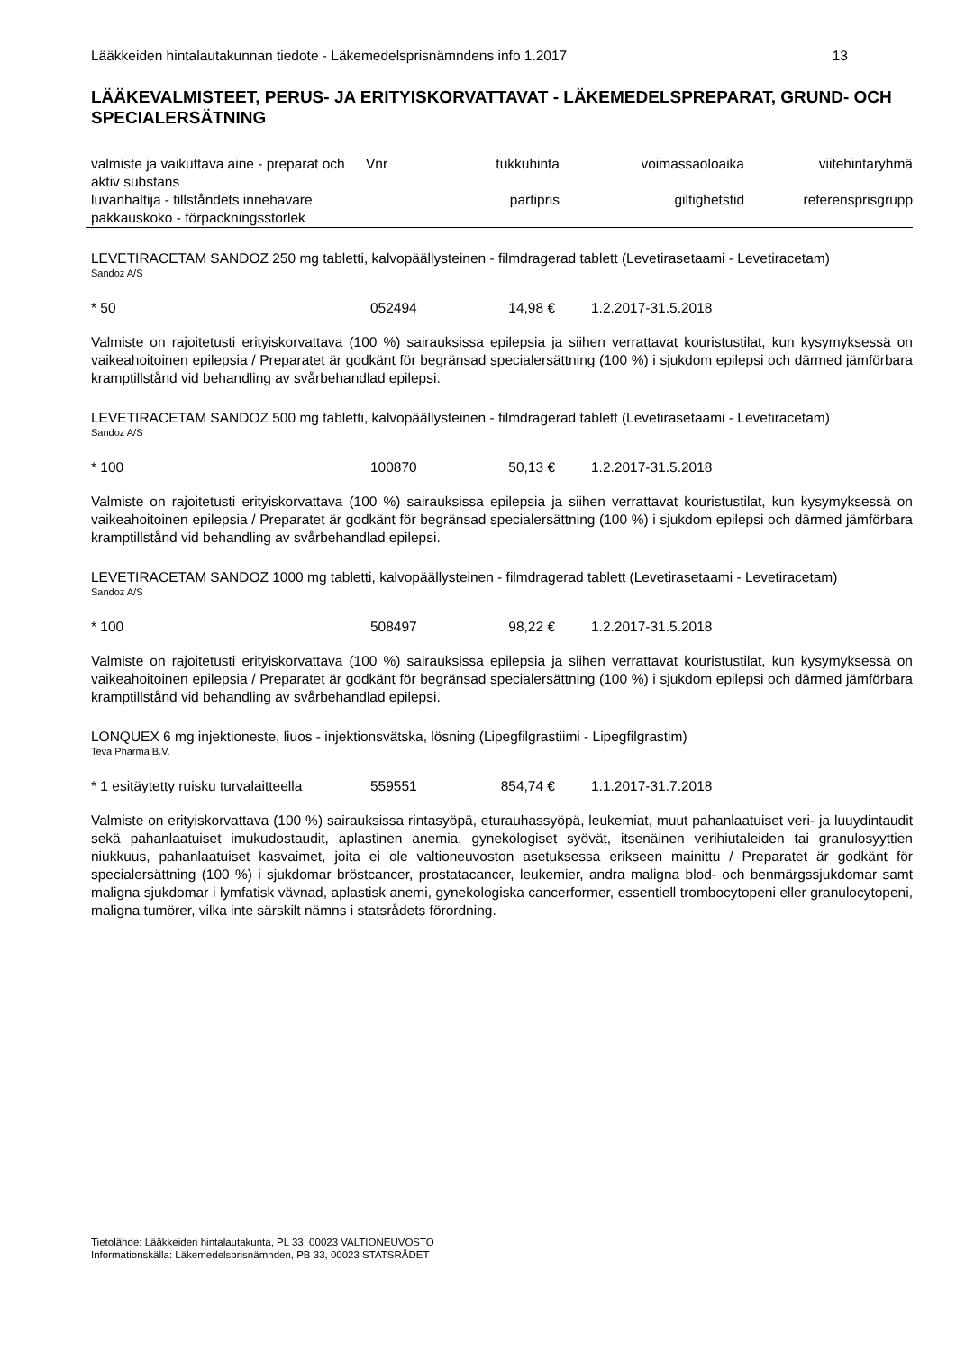Lääkkeiden hintalautakunnan tiedote - Läkemedelsprisnämndens info 1.2017 13
LÄÄKEVALMISTEET, PERUS- JA ERITYISKORVATTAVAT - LÄKEMEDELSPREPARAT, GRUND- OCH SPECIALERSÄTNING
| valmiste ja vaikuttava aine - preparat och aktiv substans | Vnr | tukkuhinta | voimassaoloaika | viitehintaryhmä |
| luvanhaltija - tillståndets innehavare pakkauskoko - förpackningsstorlek | | partipris | giltighetstid | referensprisgrupp |
LEVETIRACETAM SANDOZ 250 mg tabletti, kalvopäällysteinen - filmdragerad tablett (Levetirasetaami - Levetiracetam)
Sandoz A/S
* 50 052494 14,98 € 1.2.2017-31.5.2018
Valmiste on rajoitetusti erityiskorvattava (100 %) sairauksissa epilepsia ja siihen verrattavat kouristustilat, kun kysymyksessä on vaikeahoitoinen epilepsia / Preparatet är godkänt för begränsad specialersättning (100 %) i sjukdom epilepsi och därmed jämförbara kramptillstånd vid behandling av svårbehandlad epilepsi.
LEVETIRACETAM SANDOZ 500 mg tabletti, kalvopäällysteinen - filmdragerad tablett (Levetirasetaami - Levetiracetam)
Sandoz A/S
* 100 100870 50,13 € 1.2.2017-31.5.2018
Valmiste on rajoitetusti erityiskorvattava (100 %) sairauksissa epilepsia ja siihen verrattavat kouristustilat, kun kysymyksessä on vaikeahoitoinen epilepsia / Preparatet är godkänt för begränsad specialersättning (100 %) i sjukdom epilepsi och därmed jämförbara kramptillstånd vid behandling av svårbehandlad epilepsi.
LEVETIRACETAM SANDOZ 1000 mg tabletti, kalvopäällysteinen - filmdragerad tablett (Levetirasetaami - Levetiracetam)
Sandoz A/S
* 100 508497 98,22 € 1.2.2017-31.5.2018
Valmiste on rajoitetusti erityiskorvattava (100 %) sairauksissa epilepsia ja siihen verrattavat kouristustilat, kun kysymyksessä on vaikeahoitoinen epilepsia / Preparatet är godkänt för begränsad specialersättning (100 %) i sjukdom epilepsi och därmed jämförbara kramptillstånd vid behandling av svårbehandlad epilepsi.
LONQUEX 6 mg injektioneste, liuos - injektionsvätska, lösning (Lipegfilgrastiimi - Lipegfilgrastim)
Teva Pharma B.V.
* 1 esitäytetty ruisku turvalaitteella 559551 854,74 € 1.1.2017-31.7.2018
Valmiste on erityiskorvattava (100 %) sairauksissa rintasyöpä, eturauhassyöpä, leukemiat, muut pahanlaatuiset veri- ja luuydintaudit sekä pahanlaatuiset imukudostaudit, aplastinen anemia, gynekologiset syövät, itsenäinen verihiutaleiden tai granulosyyttien niukkuus, pahanlaatuiset kasvaimet, joita ei ole valtioneuvoston asetuksessa erikseen mainittu / Preparatet är godkänt för specialersättning (100 %) i sjukdomar bröstcancer, prostatacancer, leukemier, andra maligna blod- och benmärgssjukdomar samt maligna sjukdomar i lymfatisk vävnad, aplastisk anemi, gynekologiska cancerformer, essentiell trombocytopeni eller granulocytopeni, maligna tumörer, vilka inte särskilt nämns i statsrådets förordning.
Tietolähde: Lääkkeiden hintalautakunta, PL 33, 00023 VALTIONEUVOSTO
Informationskälla: Läkemedelsprisnämnden, PB 33, 00023 STATSRÅDET